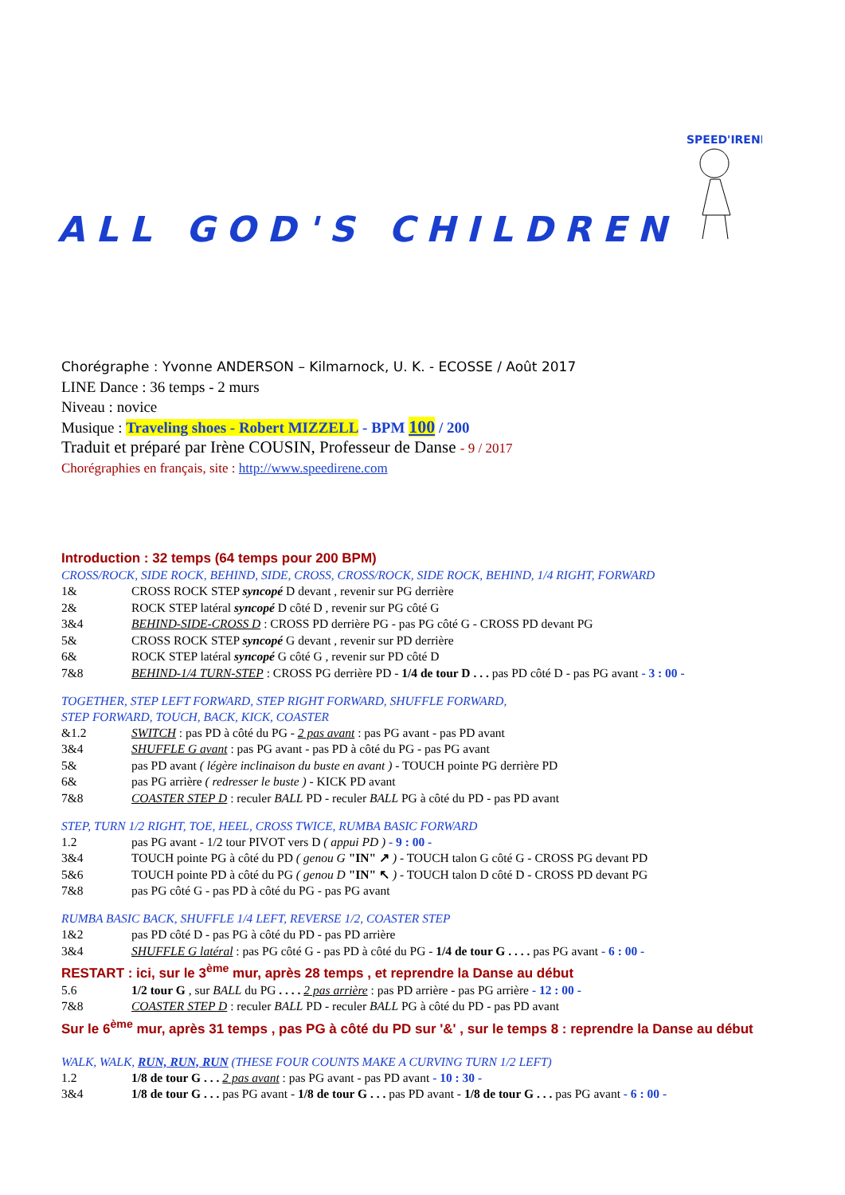SPEED'IRENE
ALL GOD'S CHILDREN
Chorégraphe : Yvonne ANDERSON – Kilmarnock, U. K. - ECOSSE / Août 2017
LINE Dance : 36 temps - 2 murs
Niveau : novice
Musique : Traveling shoes - Robert MIZZELL - BPM 100 / 200
Traduit et préparé par Irène COUSIN, Professeur de Danse - 9 / 2017
Chorégraphies en français, site : http://www.speedirene.com
Introduction : 32 temps (64 temps pour 200 BPM)
CROSS/ROCK, SIDE ROCK, BEHIND, SIDE, CROSS, CROSS/ROCK, SIDE ROCK, BEHIND, 1/4 RIGHT, FORWARD
1& CROSS ROCK STEP syncopé D devant , revenir sur PG derrière
2& ROCK STEP latéral syncopé D côté D , revenir sur PG côté G
3&4 BEHIND-SIDE-CROSS D : CROSS PD derrière PG - pas PG côté G - CROSS PD devant PG
5& CROSS ROCK STEP syncopé G devant , revenir sur PD derrière
6& ROCK STEP latéral syncopé G côté G , revenir sur PD côté D
7&8 BEHIND-1/4 TURN-STEP : CROSS PG derrière PD - 1/4 de tour D . . . pas PD côté D - pas PG avant - 3 : 00 -
TOGETHER, STEP LEFT FORWARD, STEP RIGHT FORWARD, SHUFFLE FORWARD,
STEP FORWARD, TOUCH, BACK, KICK, COASTER
&1.2 SWITCH : pas PD à côté du PG - 2 pas avant : pas PG avant - pas PD avant
3&4 SHUFFLE G avant : pas PG avant - pas PD à côté du PG - pas PG avant
5& pas PD avant ( légère inclinaison du buste en avant ) - TOUCH pointe PG derrière PD
6& pas PG arrière ( redresser le buste ) - KICK PD avant
7&8 COASTER STEP D : reculer BALL PD - reculer BALL PG à côté du PD - pas PD avant
STEP, TURN 1/2 RIGHT, TOE, HEEL, CROSS TWICE, RUMBA BASIC FORWARD
1.2 pas PG avant - 1/2 tour PIVOT vers D ( appui PD ) - 9 : 00 -
3&4 TOUCH pointe PG à côté du PD ( genou G "IN" ↗ ) - TOUCH talon G côté G - CROSS PG devant PD
5&6 TOUCH pointe PD à côté du PG ( genou D "IN" ↖ ) - TOUCH talon D côté D - CROSS PD devant PG
7&8 pas PG côté G - pas PD à côté du PG - pas PG avant
RUMBA BASIC BACK, SHUFFLE 1/4 LEFT, REVERSE 1/2, COASTER STEP
1&2 pas PD côté D - pas PG à côté du PD - pas PD arrière
3&4 SHUFFLE G latéral : pas PG côté G - pas PD à côté du PG - 1/4 de tour G . . . . pas PG avant - 6 : 00 -
RESTART : ici, sur le 3<sup>ème</sup> mur, après 28 temps , et reprendre la Danse au début
5.6 1/2 tour G , sur BALL du PG . . . . 2 pas arrière : pas PD arrière - pas PG arrière - 12 : 00 -
7&8 COASTER STEP D : reculer BALL PD - reculer BALL PG à côté du PD - pas PD avant
Sur le 6<sup>ème</sup> mur, après 31 temps , pas PG à côté du PD sur '&' , sur le temps 8 : reprendre la Danse au début
WALK, WALK, RUN, RUN, RUN (THESE FOUR COUNTS MAKE A CURVING TURN 1/2 LEFT)
1.2 1/8 de tour G . . . 2 pas avant : pas PG avant - pas PD avant - 10 : 30 -
3&4 1/8 de tour G . . . pas PG avant - 1/8 de tour G . . . pas PD avant - 1/8 de tour G . . . pas PG avant - 6 : 00 -